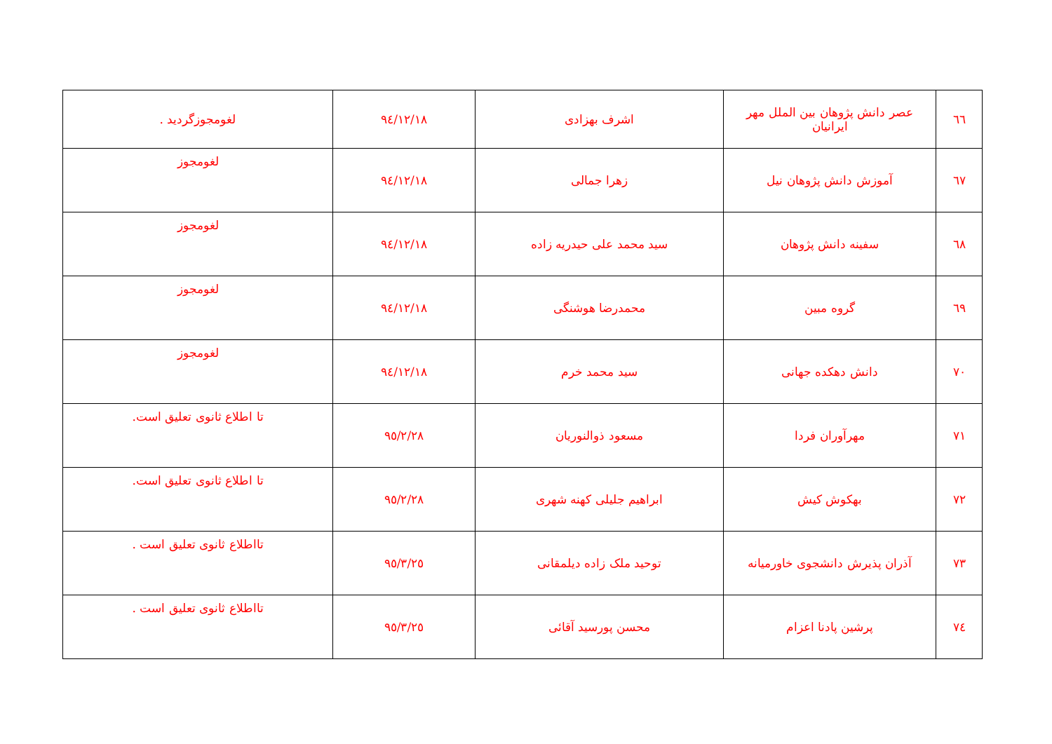| ٦٦ | عصر دانش پژوهان بین الملل مهر ایرانیان | اشرف بهزادی | ٩٤/١٢/١٨ | لغومجوزگردید . |
| ٦٧ | آموزش دانش پژوهان نیل | زهرا جمالی | ٩٤/١٢/١٨ | لغومجوز |
| ٦٨ | سفینه دانش پژوهان | سید محمد علی حیدریه زاده | ٩٤/١٢/١٨ | لغومجوز |
| ٦٩ | گروه مبین | محمدرضا هوشنگی | ٩٤/١٢/١٨ | لغومجوز |
| ٧٠ | دانش دهکده جهانی | سید محمد خرم | ٩٤/١٢/١٨ | لغومجوز |
| ٧١ | مهرآوران فردا | مسعود ذوالنوریان | ٩٥/٢/٢٨ | تا اطلاع ثانوی تعلیق است. |
| ٧٢ | بهکوش کیش | ابراهیم جلیلی کهنه شهری | ٩٥/٢/٢٨ | تا اطلاع ثانوی تعلیق است. |
| ٧٣ | آذران پذیرش دانشجوی خاورمیانه | توحید ملک زاده دیلمقانی | ٩٥/٣/٢٥ | تااطلاع ثانوی تعلیق است . |
| ٧٤ | پرشین پادنا اعزام | محسن پورسید آقائی | ٩٥/٣/٢٥ | تااطلاع ثانوی تعلیق است . |